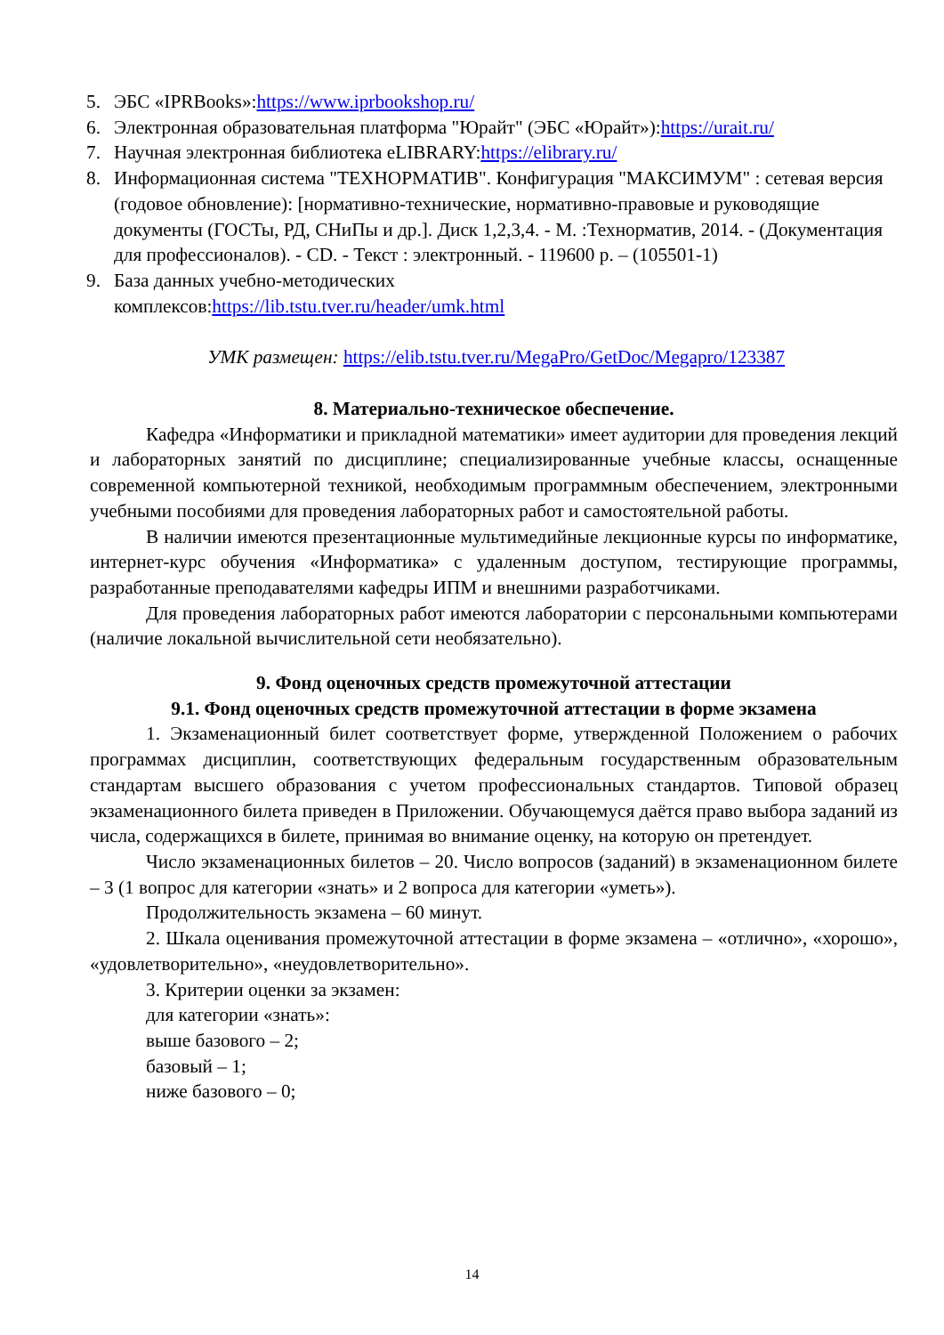5. ЭБС «IPRBooks»:https://www.iprbookshop.ru/
6. Электронная образовательная платформа "Юрайт" (ЭБС «Юрайт»):https://urait.ru/
7. Научная электронная библиотека eLIBRARY:https://elibrary.ru/
8. Информационная система "ТЕХНОРМАТИВ". Конфигурация "МАКСИМУМ" : сетевая версия (годовое обновление): [нормативно-технические, нормативно-правовые и руководящие документы (ГОСТы, РД, СНиПы и др.]. Диск 1,2,3,4. - М. :Технорматив, 2014. - (Документация для профессионалов). - CD. - Текст : электронный. - 119600 р. – (105501-1)
9. База данных учебно-методических
комплексов:https://lib.tstu.tver.ru/header/umk.html
УМК размещен: https://elib.tstu.tver.ru/MegaPro/GetDoc/Megapro/123387
8. Материально-техническое обеспечение.
Кафедра «Информатики и прикладной математики» имеет аудитории для проведения лекций и лабораторных занятий по дисциплине; специализированные учебные классы, оснащенные современной компьютерной техникой, необходимым программным обеспечением, электронными учебными пособиями для проведения лабораторных работ и самостоятельной работы.
В наличии имеются презентационные мультимедийные лекционные курсы по информатике, интернет-курс обучения «Информатика» с удаленным доступом, тестирующие программы, разработанные преподавателями кафедры ИПМ и внешними разработчиками.
Для проведения лабораторных работ имеются лаборатории с персональными компьютерами (наличие локальной вычислительной сети необязательно).
9. Фонд оценочных средств промежуточной аттестации
9.1. Фонд оценочных средств промежуточной аттестации в форме экзамена
1. Экзаменационный билет соответствует форме, утвержденной Положением о рабочих программах дисциплин, соответствующих федеральным государственным образовательным стандартам высшего образования с учетом профессиональных стандартов. Типовой образец экзаменационного билета приведен в Приложении. Обучающемуся даётся право выбора заданий из числа, содержащихся в билете, принимая во внимание оценку, на которую он претендует.
Число экзаменационных билетов – 20. Число вопросов (заданий) в экзаменационном билете – 3 (1 вопрос для категории «знать» и 2 вопроса для категории «уметь»).
Продолжительность экзамена – 60 минут.
2. Шкала оценивания промежуточной аттестации в форме экзамена – «отлично», «хорошо», «удовлетворительно», «неудовлетворительно».
3. Критерии оценки за экзамен:
для категории «знать»:
выше базового – 2;
базовый – 1;
ниже базового – 0;
14